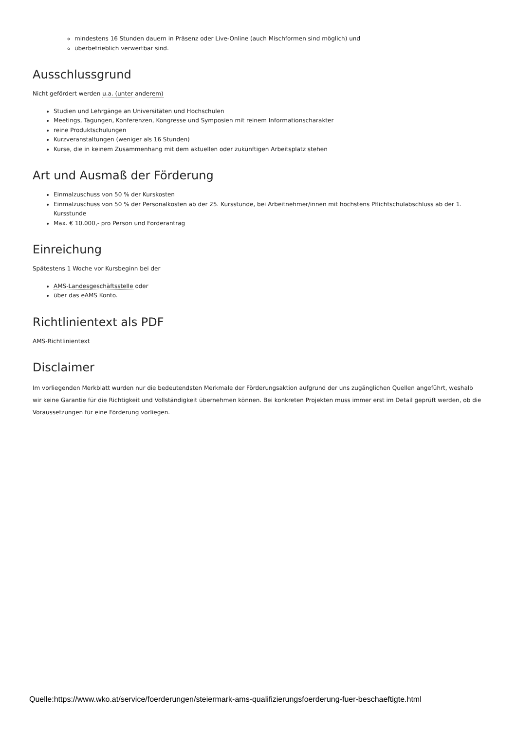mindestens 16 Stunden dauern in Präsenz oder Live-Online (auch Mischformen sind möglich) und
überbetrieblich verwertbar sind.
Ausschlussgrund
Nicht gefördert werden u.a. (unter anderem)
Studien und Lehrgänge an Universitäten und Hochschulen
Meetings, Tagungen, Konferenzen, Kongresse und Symposien mit reinem Informationscharakter
reine Produktschulungen
Kurzveranstaltungen (weniger als 16 Stunden)
Kurse, die in keinem Zusammenhang mit dem aktuellen oder zukünftigen Arbeitsplatz stehen
Art und Ausmaß der Förderung
Einmalzuschuss von 50 % der Kurskosten
Einmalzuschuss von 50 % der Personalkosten ab der 25. Kursstunde, bei Arbeitnehmer/innen mit höchstens Pflichtschulabschluss ab der 1. Kursstunde
Max. € 10.000,- pro Person und Förderantrag
Einreichung
Spätestens 1 Woche vor Kursbeginn bei der
AMS-Landesgeschäftsstelle oder
über das eAMS Konto.
Richtlinientext als PDF
AMS-Richtlinientext
Disclaimer
Im vorliegenden Merkblatt wurden nur die bedeutendsten Merkmale der Förderungsaktion aufgrund der uns zugänglichen Quellen angeführt, weshalb wir keine Garantie für die Richtigkeit und Vollständigkeit übernehmen können. Bei konkreten Projekten muss immer erst im Detail geprüft werden, ob die Voraussetzungen für eine Förderung vorliegen.
Quelle:https://www.wko.at/service/foerderungen/steiermark-ams-qualifizierungsfoerderung-fuer-beschaeftigte.html